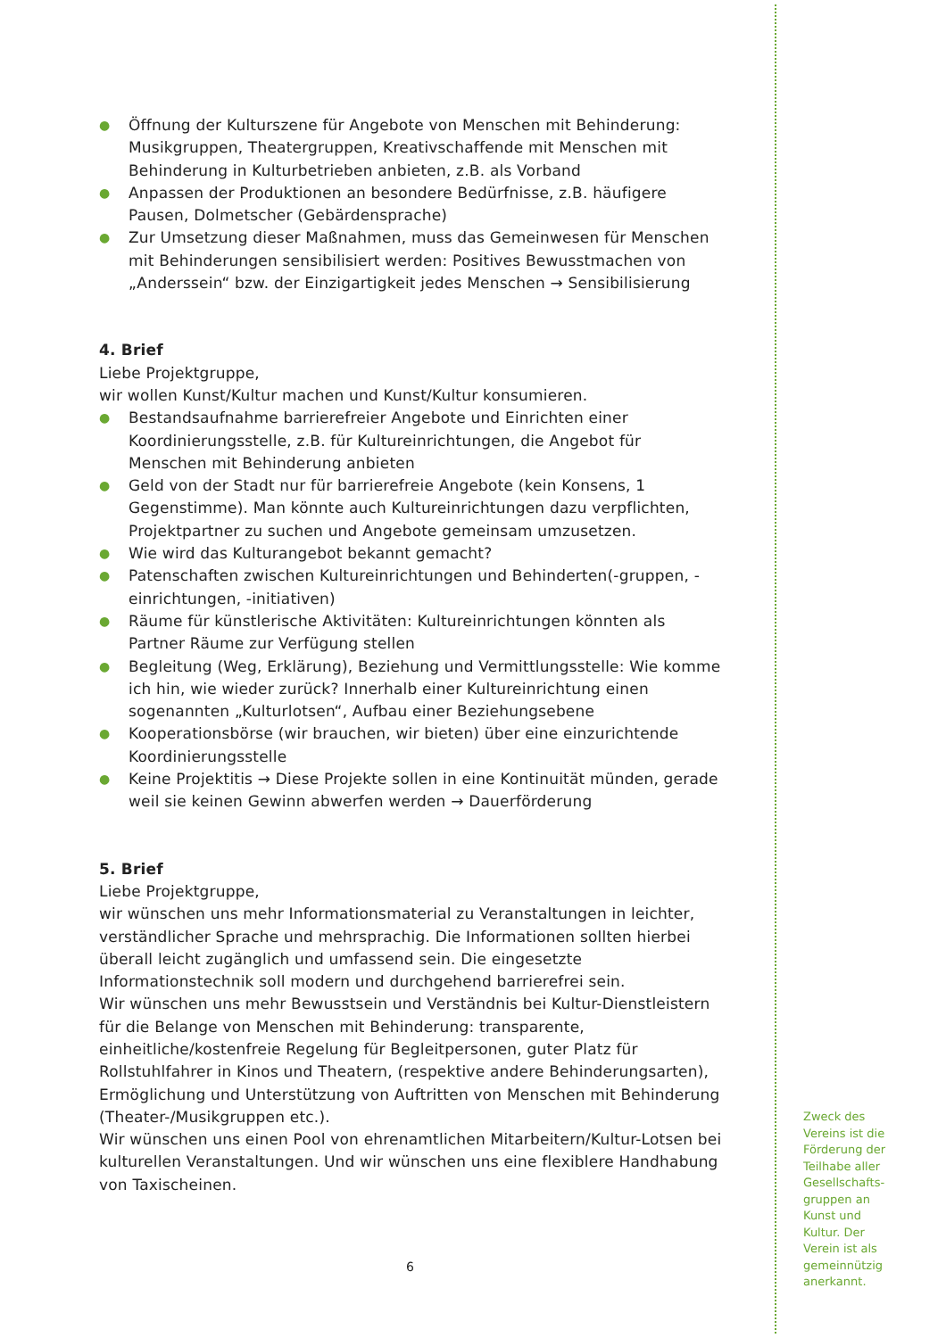● Öffnung der Kulturszene für Angebote von Menschen mit Behinderung: Musikgruppen, Theatergruppen, Kreativschaffende mit Menschen mit Behinderung in Kulturbetrieben anbieten, z.B. als Vorband
● Anpassen der Produktionen an besondere Bedürfnisse, z.B. häufigere Pausen, Dolmetscher (Gebärdensprache)
● Zur Umsetzung dieser Maßnahmen, muss das Gemeinwesen für Menschen mit Behinderungen sensibilisiert werden: Positives Bewusstmachen von „Anderssein“ bzw. der Einzigartigkeit jedes Menschen → Sensibilisierung
4. Brief
Liebe Projektgruppe,
wir wollen Kunst/Kultur machen und Kunst/Kultur konsumieren.
● Bestandsaufnahme barrierefreier Angebote und Einrichten einer Koordinierungsstelle, z.B. für Kultureinrichtungen, die Angebot für Menschen mit Behinderung anbieten
● Geld von der Stadt nur für barrierefreie Angebote (kein Konsens, 1 Gegenstimme). Man könnte auch Kultureinrichtungen dazu verpflichten, Projektpartner zu suchen und Angebote gemeinsam umzusetzen.
● Wie wird das Kulturangebot bekannt gemacht?
● Patenschaften zwischen Kultureinrichtungen und Behinderten(-gruppen, -einrichtungen, -initiativen)
● Räume für künstlerische Aktivitäten: Kultureinrichtungen könnten als Partner Räume zur Verfügung stellen
● Begleitung (Weg, Erklärung), Beziehung und Vermittlungsstelle: Wie komme ich hin, wie wieder zurück? Innerhalb einer Kultureinrichtung einen sogenannten „Kulturlotsen“, Aufbau einer Beziehungsebene
● Kooperationsbörse (wir brauchen, wir bieten) über eine einzurichtende Koordinierungsstelle
● Keine Projektitis → Diese Projekte sollen in eine Kontinuität münden, gerade weil sie keinen Gewinn abwerfen werden → Dauerförderung
5. Brief
Liebe Projektgruppe,
wir wünschen uns mehr Informationsmaterial zu Veranstaltungen in leichter, verständlicher Sprache und mehrsprachig. Die Informationen sollten hierbei überall leicht zugänglich und umfassend sein. Die eingesetzte Informationstechnik soll modern und durchgehend barrierefrei sein.
Wir wünschen uns mehr Bewusstsein und Verständnis bei Kultur-Dienstleistern für die Belange von Menschen mit Behinderung: transparente, einheitliche/kostenfreie Regelung für Begleitpersonen, guter Platz für Rollstuhlfahrer in Kinos und Theatern, (respektive andere Behinderungsarten), Ermöglichung und Unterstützung von Auftritten von Menschen mit Behinderung (Theater-/Musikgruppen etc.).
Wir wünschen uns einen Pool von ehrenamtlichen Mitarbeitern/Kultur-Lotsen bei kulturellen Veranstaltungen. Und wir wünschen uns eine flexiblere Handhabung von Taxischeinen.
6
Zweck des Vereins ist die Förderung der Teilhabe aller Gesellschafts-gruppen an Kunst und Kultur. Der Verein ist als gemeinnützig anerkannt.